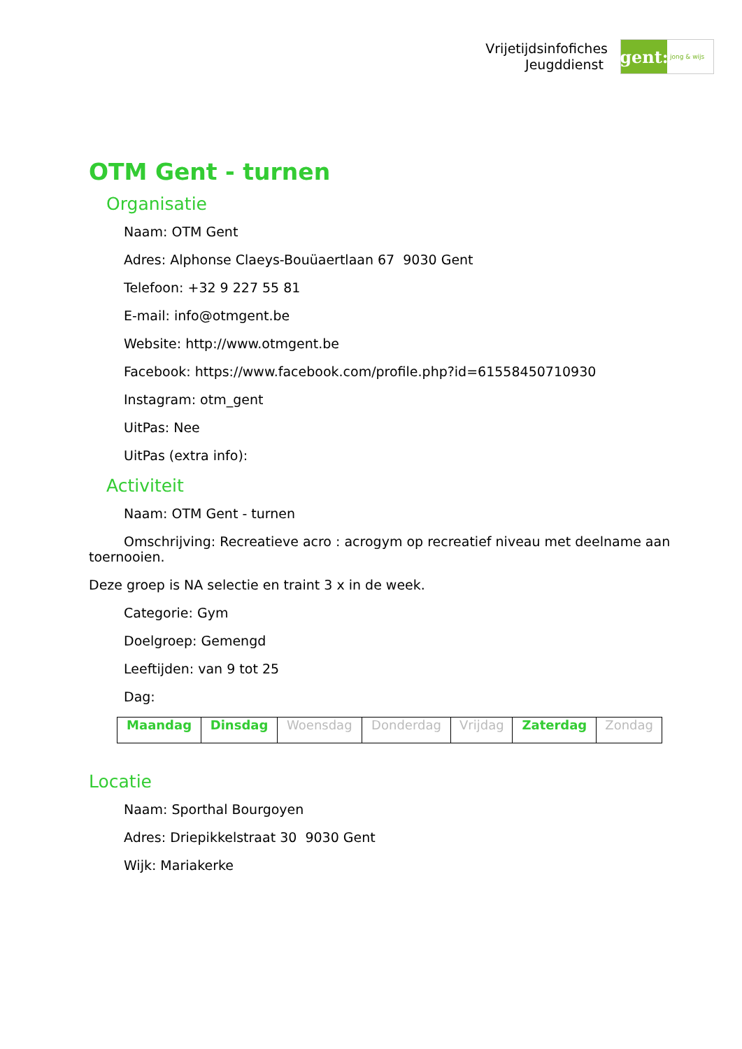Vrijetijdsinfofiches
Jeugddienst
gent:
jong & wijs
OTM Gent - turnen
Organisatie
Naam: OTM Gent
Adres: Alphonse Claeys-Bouüaertlaan 67 9030 Gent
Telefoon: +32 9 227 55 81
E-mail: info@otmgent.be
Website: http://www.otmgent.be
Facebook: https://www.facebook.com/profile.php?id=61558450710930
Instagram: otm_gent
UitPas: Nee
UitPas (extra info):
Activiteit
Naam: OTM Gent - turnen
Omschrijving: Recreatieve acro : acrogym op recreatief niveau met deelname aan toernooien.
Deze groep is NA selectie en traint 3 x in de week.
Categorie: Gym
Doelgroep: Gemengd
Leeftijden: van 9 tot 25
Dag:
| Maandag | Dinsdag | Woensdag | Donderdag | Vrijdag | Zaterdag | Zondag |
Locatie
Naam: Sporthal Bourgoyen
Adres: Driepikkelstraat 30 9030 Gent
Wijk: Mariakerke